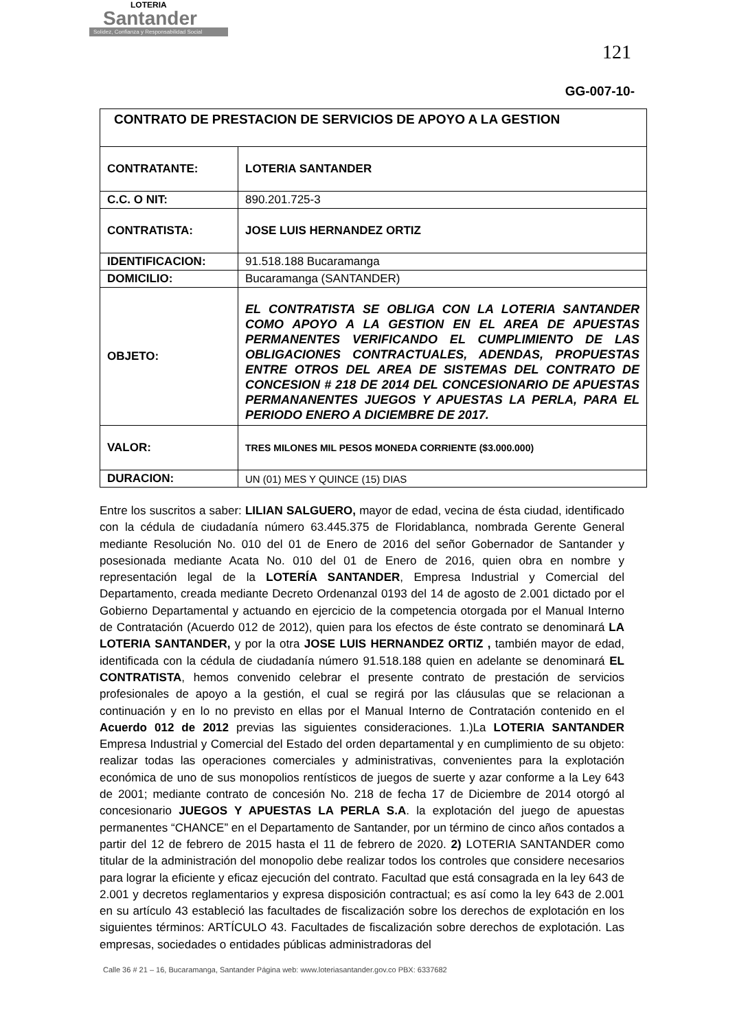LOTERIA
Santander
Solidez, Confianza y Responsabilidad Social
121
GG-007-10-
| CONTRATO DE PRESTACION DE SERVICIOS DE APOYO A LA GESTION | |
| CONTRATANTE: | LOTERIA SANTANDER |
| C.C. O NIT: | 890.201.725-3 |
| CONTRATISTA: | JOSE LUIS HERNANDEZ ORTIZ |
| IDENTIFICACION: | 91.518.188 Bucaramanga |
| DOMICILIO: | Bucaramanga (SANTANDER) |
| OBJETO: | EL CONTRATISTA SE OBLIGA CON LA LOTERIA SANTANDER COMO APOYO A LA GESTION EN EL AREA DE APUESTAS PERMANENTES VERIFICANDO EL CUMPLIMIENTO DE LAS OBLIGACIONES CONTRACTUALES, ADENDAS, PROPUESTAS ENTRE OTROS DEL AREA DE SISTEMAS DEL CONTRATO DE CONCESION # 218 DE 2014 DEL CONCESIONARIO DE APUESTAS PERMANANENTES JUEGOS Y APUESTAS LA PERLA, PARA EL PERIODO ENERO A DICIEMBRE DE 2017. |
| VALOR: | TRES MILONES MIL PESOS MONEDA CORRIENTE ($3.000.000) |
| DURACION: | UN (01) MES Y QUINCE (15) DIAS |
Entre los suscritos a saber: LILIAN SALGUERO, mayor de edad, vecina de ésta ciudad, identificado con la cédula de ciudadanía número 63.445.375 de Floridablanca, nombrada Gerente General mediante Resolución No. 010 del 01 de Enero de 2016 del señor Gobernador de Santander y posesionada mediante Acata No. 010 del 01 de Enero de 2016, quien obra en nombre y representación legal de la LOTERÍA SANTANDER, Empresa Industrial y Comercial del Departamento, creada mediante Decreto Ordenanzal 0193 del 14 de agosto de 2.001 dictado por el Gobierno Departamental y actuando en ejercicio de la competencia otorgada por el Manual Interno de Contratación (Acuerdo 012 de 2012), quien para los efectos de éste contrato se denominará LA LOTERIA SANTANDER, y por la otra JOSE LUIS HERNANDEZ ORTIZ , también mayor de edad, identificada con la cédula de ciudadanía número 91.518.188 quien en adelante se denominará EL CONTRATISTA, hemos convenido celebrar el presente contrato de prestación de servicios profesionales de apoyo a la gestión, el cual se regirá por las cláusulas que se relacionan a continuación y en lo no previsto en ellas por el Manual Interno de Contratación contenido en el Acuerdo 012 de 2012 previas las siguientes consideraciones. 1.)La LOTERIA SANTANDER Empresa Industrial y Comercial del Estado del orden departamental y en cumplimiento de su objeto: realizar todas las operaciones comerciales y administrativas, convenientes para la explotación económica de uno de sus monopolios rentísticos de juegos de suerte y azar conforme a la Ley 643 de 2001; mediante contrato de concesión No. 218 de fecha 17 de Diciembre de 2014 otorgó al concesionario JUEGOS Y APUESTAS LA PERLA S.A. la explotación del juego de apuestas permanentes “CHANCE” en el Departamento de Santander, por un término de cinco años contados a partir del 12 de febrero de 2015 hasta el 11 de febrero de 2020. 2) LOTERIA SANTANDER como titular de la administración del monopolio debe realizar todos los controles que considere necesarios para lograr la eficiente y eficaz ejecución del contrato. Facultad que está consagrada en la ley 643 de 2.001 y decretos reglamentarios y expresa disposición contractual; es así como la ley 643 de 2.001 en su artículo 43 estableció las facultades de fiscalización sobre los derechos de explotación en los siguientes términos: ARTÍCULO 43. Facultades de fiscalización sobre derechos de explotación. Las empresas, sociedades o entidades públicas administradoras del
Calle 36 # 21 – 16, Bucaramanga, Santander Página web: www.loteriasantander.gov.co PBX: 6337682